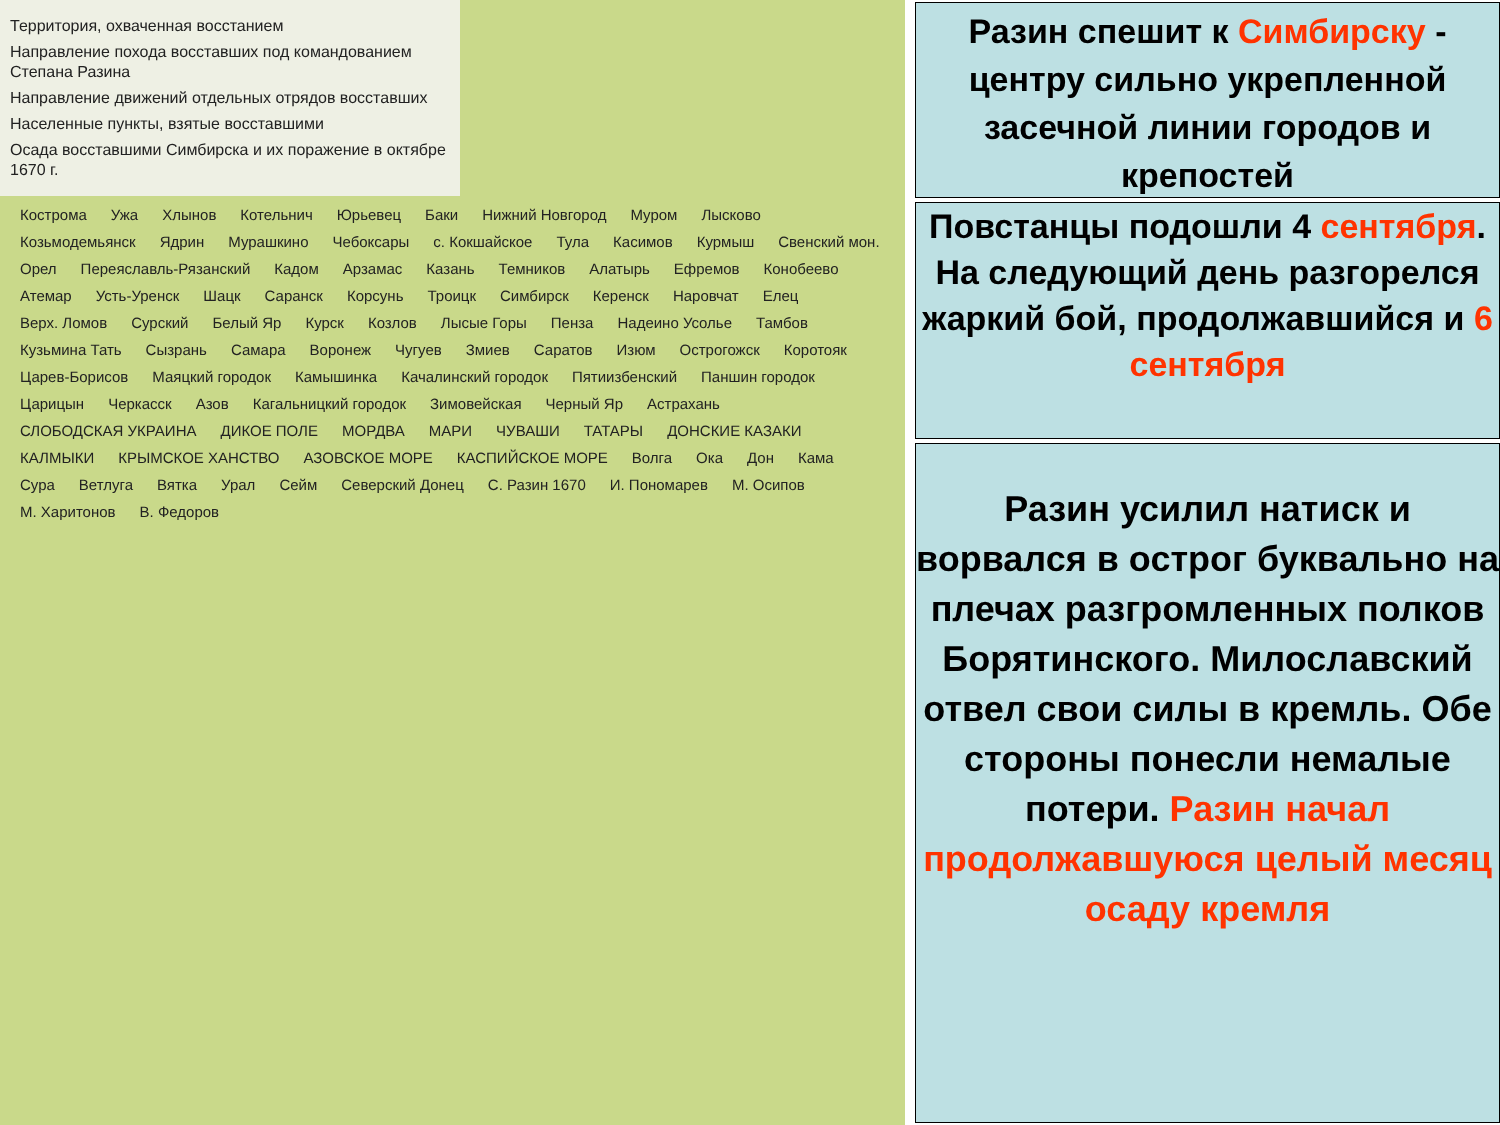Территория, охваченная восстанием
Направление похода восставших под командованием Степана Разина
Направление движений отдельных отрядов восставших
Населенные пункты, взятые восставшими
Осада восставшими Симбирска и их поражение в октябре 1670 г.
Кострома Ужа Хлынов Котельнич Юрьевец Баки Нижний Новгород Муром Лысково Козьмодемьянск Ядрин Мурашкино Чебоксары с. Кокшайское Тула Касимов Курмыш Свенский мон. Орел Переяславль-Рязанский Кадом Арзамас Казань Темников Алатырь Ефремов Конобеево Атемар Усть-Уренск Шацк Саранск Корсунь Троицк Симбирск Керенск Наровчат Елец Верх. Ломов Сурский Белый Яр Курск Козлов Лысые Горы Пенза Надеино Усолье Тамбов Кузьмина Тать Сызрань Самара Воронеж Чугуев Змиев Саратов Изюм Острогожск Коротояк Царев-Борисов Маяцкий городок Камышинка Качалинский городок Пятиизбенский Паншин городок Царицын Черкасск Азов Кагальницкий городок Зимовейская Черный Яр Астрахань СЛОБОДСКАЯ УКРАИНА ДИКОЕ ПОЛЕ МОРДВА МАРИ ЧУВАШИ ТАТАРЫ ДОНСКИЕ КАЗАКИ КАЛМЫКИ КРЫМСКОЕ ХАНСТВО АЗОВСКОЕ МОРЕ КАСПИЙСКОЕ МОРЕ Волга Ока Дон Кама Сура Ветлуга Вятка Урал Сейм Северский Донец С. Разин 1670 И. Пономарев М. Осипов М. Харитонов В. Федоров
Разин спешит к Симбирску - центру сильно укрепленной засечной линии городов и крепостей
Повстанцы подошли 4 сентября. На следующий день разгорелся жаркий бой, продолжавшийся и 6 сентября
Разин усилил натиск и ворвался в острог буквально на плечах разгромленных полков Борятинского. Милославский отвел свои силы в кремль. Обе стороны понесли немалые потери. Разин начал продолжавшуюся целый месяц осаду кремля